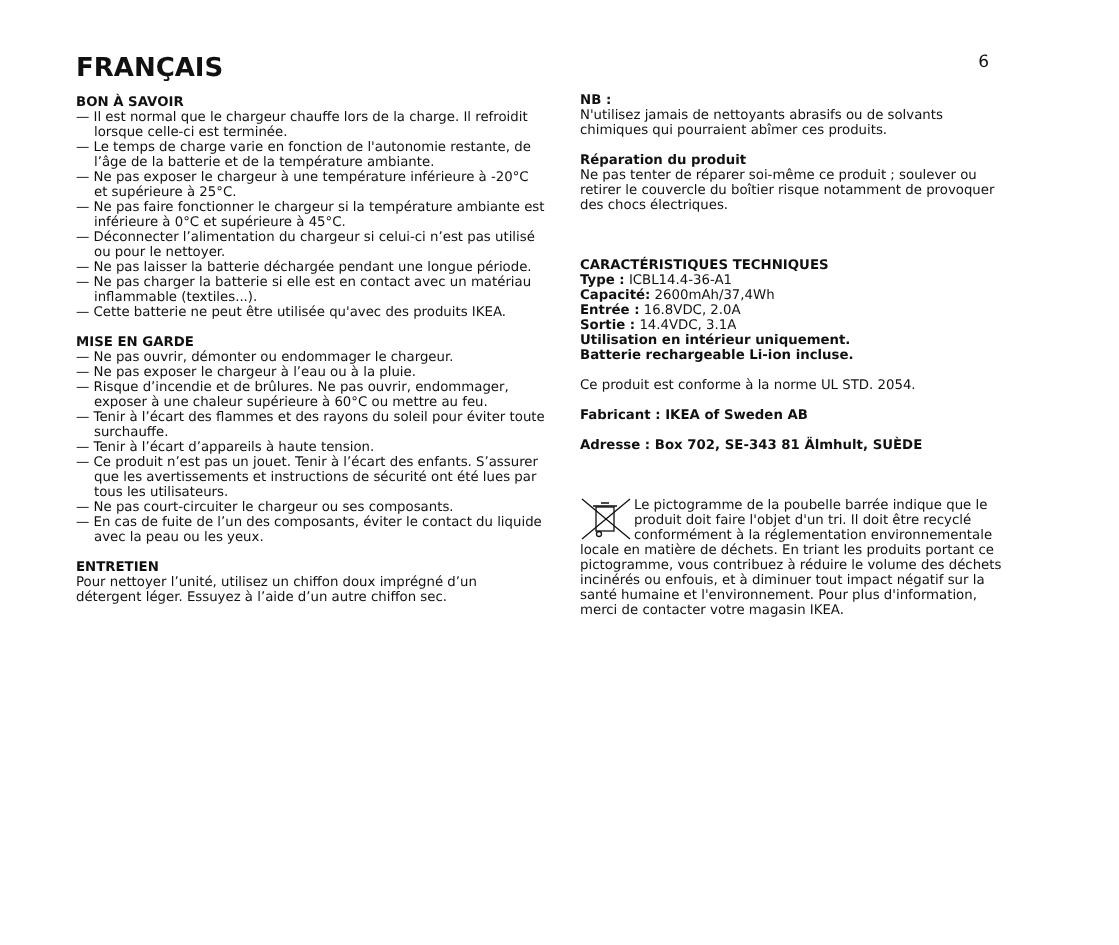FRANÇAIS
6
BON À SAVOIR
— Il est normal que le chargeur chauffe lors de la charge. Il refroidit lorsque celle-ci est terminée.
— Le temps de charge varie en fonction de l'autonomie restante, de l’âge de la batterie et de la température ambiante.
— Ne pas exposer le chargeur à une température inférieure à -20°C et supérieure à 25°C.
— Ne pas faire fonctionner le chargeur si la température ambiante est inférieure à 0°C et supérieure à 45°C.
— Déconnecter l’alimentation du chargeur si celui-ci n’est pas utilisé ou pour le nettoyer.
— Ne pas laisser la batterie déchargée pendant une longue période.
— Ne pas charger la batterie si elle est en contact avec un matériau inflammable (textiles...).
— Cette batterie ne peut être utilisée qu'avec des produits IKEA.
MISE EN GARDE
— Ne pas ouvrir, démonter ou endommager le chargeur.
— Ne pas exposer le chargeur à l’eau ou à la pluie.
— Risque d’incendie et de brûlures. Ne pas ouvrir, endommager, exposer à une chaleur supérieure à 60°C ou mettre au feu.
— Tenir à l’écart des flammes et des rayons du soleil pour éviter toute surchauffe.
— Tenir à l’écart d’appareils à haute tension.
— Ce produit n’est pas un jouet. Tenir à l’écart des enfants. S’assurer que les avertissements et instructions de sécurité ont été lues par tous les utilisateurs.
— Ne pas court-circuiter le chargeur ou ses composants.
— En cas de fuite de l’un des composants, éviter le contact du liquide avec la peau ou les yeux.
ENTRETIEN
Pour nettoyer l’unité, utilisez un chiffon doux imprégné d’un détergent léger. Essuyez à l’aide d’un autre chiffon sec.
NB :
N'utilisez jamais de nettoyants abrasifs ou de solvants chimiques qui pourraient abîmer ces produits.
Réparation du produit
Ne pas tenter de réparer soi-même ce produit ; soulever ou retirer le couvercle du boîtier risque notamment de provoquer des chocs électriques.
CARACTÉRISTIQUES TECHNIQUES
Type : ICBL14.4-36-A1
Capacité: 2600mAh/37,4Wh
Entrée : 16.8VDC, 2.0A
Sortie : 14.4VDC, 3.1A
Utilisation en intérieur uniquement.
Batterie rechargeable Li-ion incluse.
Ce produit est conforme à la norme UL STD. 2054.
Fabricant : IKEA of Sweden AB
Adresse : Box 702, SE-343 81 Älmhult, SUÈDE
Le pictogramme de la poubelle barrée indique que le produit doit faire l'objet d'un tri. Il doit être recyclé conformément à la réglementation environnementale locale en matière de déchets. En triant les produits portant ce pictogramme, vous contribuez à réduire le volume des déchets incinérés ou enfouis, et à diminuer tout impact négatif sur la santé humaine et l'environnement. Pour plus d'information, merci de contacter votre magasin IKEA.